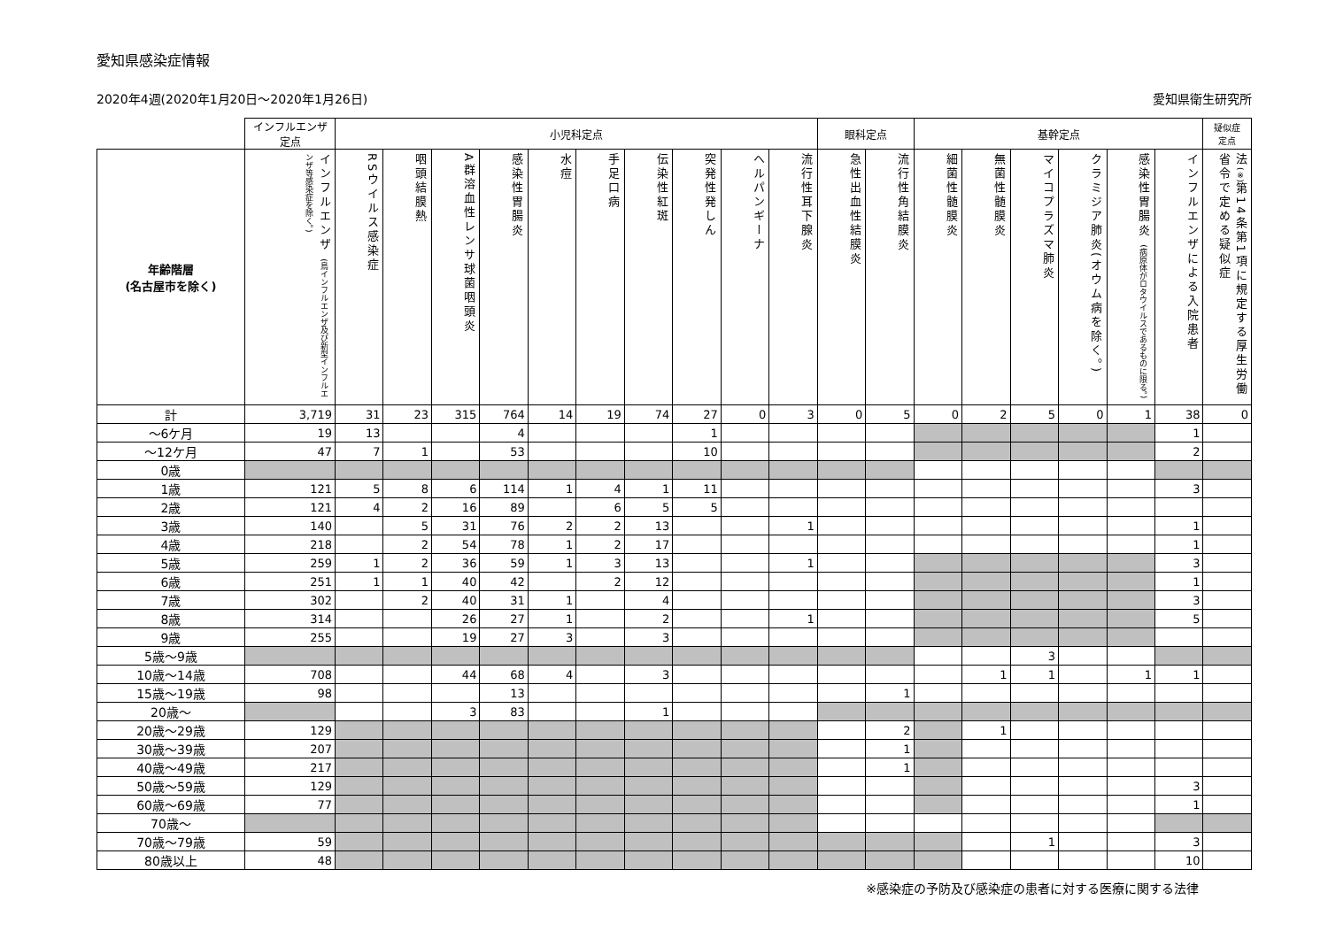愛知県感染症情報
2020年4週(2020年1月20日～2020年1月26日) 愛知県衛生研究所
| | インフルエンザ 定点 | 小児科定点 | | | | | | | | | | 眼科定点 | | 基幹定点 | | | | | | 疑似症 定点 |
| --- | --- | --- | --- | --- | --- | --- | --- | --- | --- | --- | --- | --- | --- | --- | --- | --- | --- | --- | --- | --- |
| 年齢階層 (名古屋市を除く) | インフルエンザ (鳥インフルエンザ及び新型インフルエンザ等感染症を除く。) | RSウイルス感染症 | 咽頭結膜熱 | A群溶血性レンサ球菌咽頭炎 | 感染性胃腸炎 | 水痘 | 手足口病 | 伝染性紅斑 | 突発性発しん | ヘルパンギーナ | 流行性耳下腺炎 | 急性出血性結膜炎 | 流行性角結膜炎 | 細菌性髄膜炎 | 無菌性髄膜炎 | マイコプラズマ肺炎 | クラミジア肺炎(オウム病を除く。) | 感染性胃腸炎 (病原体がロタウイルスであるものに限る。) | インフルエンザによる入院患者 | 法 (※) 第14条第1項に規定する厚生労働省令で定める疑似症 |
| 計 | 3,719 | 31 | 23 | 315 | 764 | 14 | 19 | 74 | 27 | 0 | 3 | 0 | 5 | 0 | 2 | 5 | 0 | 1 | 38 | 0 |
| ～6ケ月 | 19 | 13 | | | 4 | | | | 1 | | | | | | | | | | 1 | |
| ～12ケ月 | 47 | 7 | 1 | | 53 | | | | 10 | | | | | | | | | | 2 | |
| 0歳 | | | | | | | | | | | | | | | | | | | | |
| 1歳 | 121 | 5 | 8 | 6 | 114 | 1 | 4 | 1 | 11 | | | | | | | | | | 3 | |
| 2歳 | 121 | 4 | 2 | 16 | 89 | | 6 | 5 | 5 | | | | | | | | | | | |
| 3歳 | 140 | | 5 | 31 | 76 | 2 | 2 | 13 | | | 1 | | | | | | | | 1 | |
| 4歳 | 218 | | 2 | 54 | 78 | 1 | 2 | 17 | | | | | | | | | | | 1 | |
| 5歳 | 259 | 1 | 2 | 36 | 59 | 1 | 3 | 13 | | | 1 | | | | | | | | 3 | |
| 6歳 | 251 | 1 | 1 | 40 | 42 | | 2 | 12 | | | | | | | | | | | 1 | |
| 7歳 | 302 | | 2 | 40 | 31 | 1 | | 4 | | | | | | | | | | | 3 | |
| 8歳 | 314 | | | 26 | 27 | 1 | | 2 | | | 1 | | | | | | | | 5 | |
| 9歳 | 255 | | | 19 | 27 | 3 | | 3 | | | | | | | | | | | | |
| 5歳～9歳 | | | | | | | | | | | | | | | | 3 | | | | |
| 10歳～14歳 | 708 | | | 44 | 68 | 4 | | 3 | | | | | | | 1 | 1 | | 1 | 1 | |
| 15歳～19歳 | 98 | | | | 13 | | | | | | | | 1 | | | | | | | |
| 20歳～ | | | | 3 | 83 | | | 1 | | | | | | | | | | | | |
| 20歳～29歳 | 129 | | | | | | | | | | | | 2 | | 1 | | | | | |
| 30歳～39歳 | 207 | | | | | | | | | | | | 1 | | | | | | | |
| 40歳～49歳 | 217 | | | | | | | | | | | | 1 | | | | | | | |
| 50歳～59歳 | 129 | | | | | | | | | | | | | | | | | | 3 | |
| 60歳～69歳 | 77 | | | | | | | | | | | | | | | | | | 1 | |
| 70歳～ | | | | | | | | | | | | | | | | | | | | |
| 70歳～79歳 | 59 | | | | | | | | | | | | | | | 1 | | | 3 | |
| 80歳以上 | 48 | | | | | | | | | | | | | | | | | | 10 | |
※感染症の予防及び感染症の患者に対する医療に関する法律